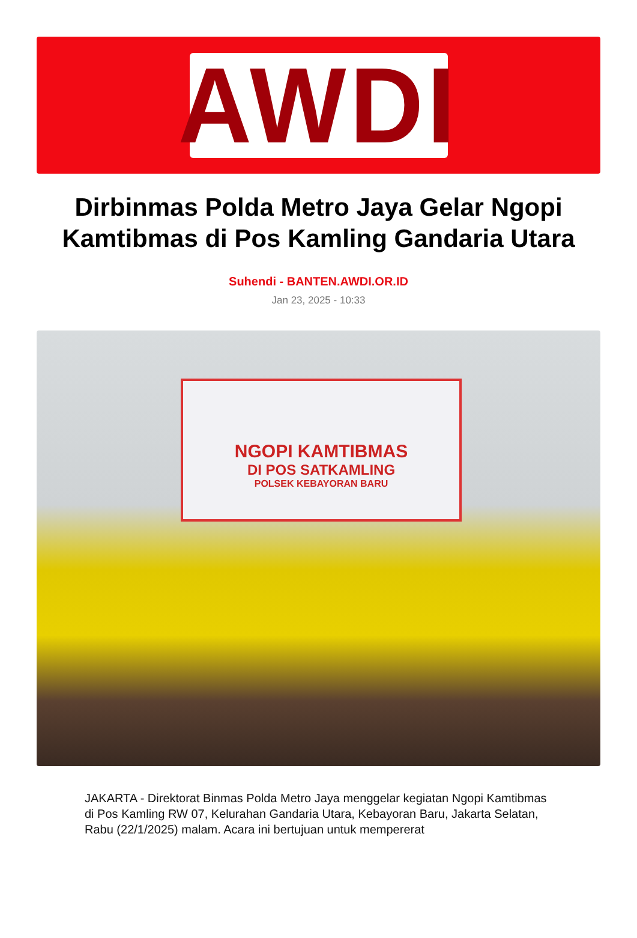AWDI
Dirbinmas Polda Metro Jaya Gelar Ngopi Kamtibmas di Pos Kamling Gandaria Utara
Suhendi - BANTEN.AWDI.OR.ID
Jan 23, 2025 - 10:33
NGOPI KAMTIBMAS
DI POS SATKAMLING
POLSEK KEBAYORAN BARU
JAKARTA - Direktorat Binmas Polda Metro Jaya menggelar kegiatan Ngopi Kamtibmas di Pos Kamling RW 07, Kelurahan Gandaria Utara, Kebayoran Baru, Jakarta Selatan, Rabu (22/1/2025) malam. Acara ini bertujuan untuk mempererat